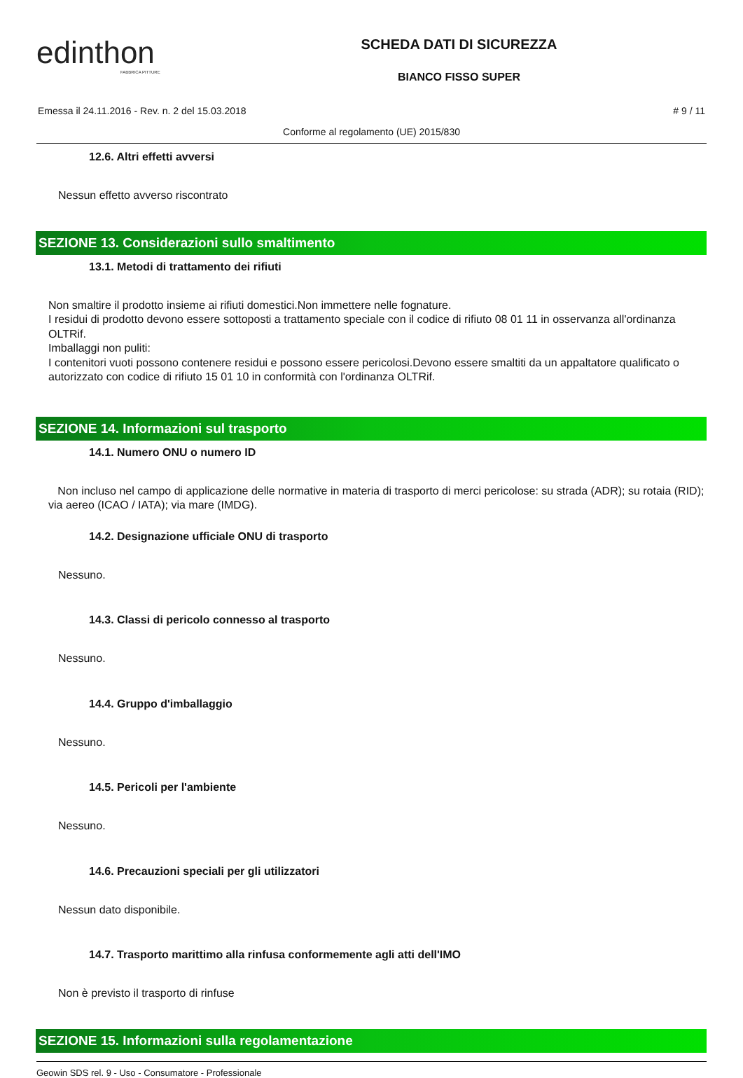edinthon
FABBRICA PITTURE
SCHEDA DATI DI SICUREZZA
BIANCO FISSO SUPER
Emessa il 24.11.2016 - Rev. n. 2 del 15.03.2018 # 9 / 11
Conforme al regolamento (UE) 2015/830
12.6. Altri effetti avversi
Nessun effetto avverso riscontrato
SEZIONE 13. Considerazioni sullo smaltimento
13.1. Metodi di trattamento dei rifiuti
Non smaltire il prodotto insieme ai rifiuti domestici.Non immettere nelle fognature.
I residui di prodotto devono essere sottoposti a trattamento speciale con il codice di rifiuto 08 01 11 in osservanza all'ordinanza OLTRif.
Imballaggi non puliti:
I contenitori vuoti possono contenere residui e possono essere pericolosi.Devono essere smaltiti da un appaltatore qualificato o autorizzato con codice di rifiuto 15 01 10 in conformità con l'ordinanza OLTRif.
SEZIONE 14. Informazioni sul trasporto
14.1. Numero ONU o numero ID
Non incluso nel campo di applicazione delle normative in materia di trasporto di merci pericolose: su strada (ADR); su rotaia (RID); via aereo (ICAO / IATA); via mare (IMDG).
14.2. Designazione ufficiale ONU di trasporto
Nessuno.
14.3. Classi di pericolo connesso al trasporto
Nessuno.
14.4. Gruppo d'imballaggio
Nessuno.
14.5. Pericoli per l'ambiente
Nessuno.
14.6. Precauzioni speciali per gli utilizzatori
Nessun dato disponibile.
14.7. Trasporto marittimo alla rinfusa conformemente agli atti dell'IMO
Non è previsto il trasporto di rinfuse
SEZIONE 15. Informazioni sulla regolamentazione
Geowin SDS rel. 9 - Uso - Consumatore - Professionale